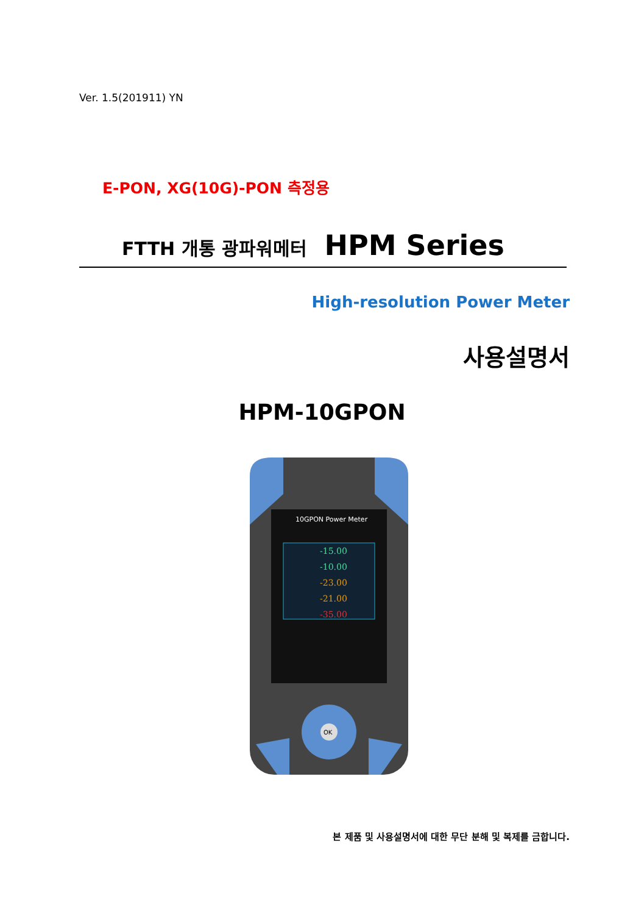Ver. 1.5(201911) YN
E-PON, XG(10G)-PON 측정용
FTTH 개통 광파워메터 HPM Series
High-resolution Power Meter
사용설명서
HPM-10GPON
10GPON Power Meter
-15.00
-10.00
-23.00
-21.00
-35.00
OK
본 제품 및 사용설명서에 대한 무단 분해 및 복제를 금합니다.